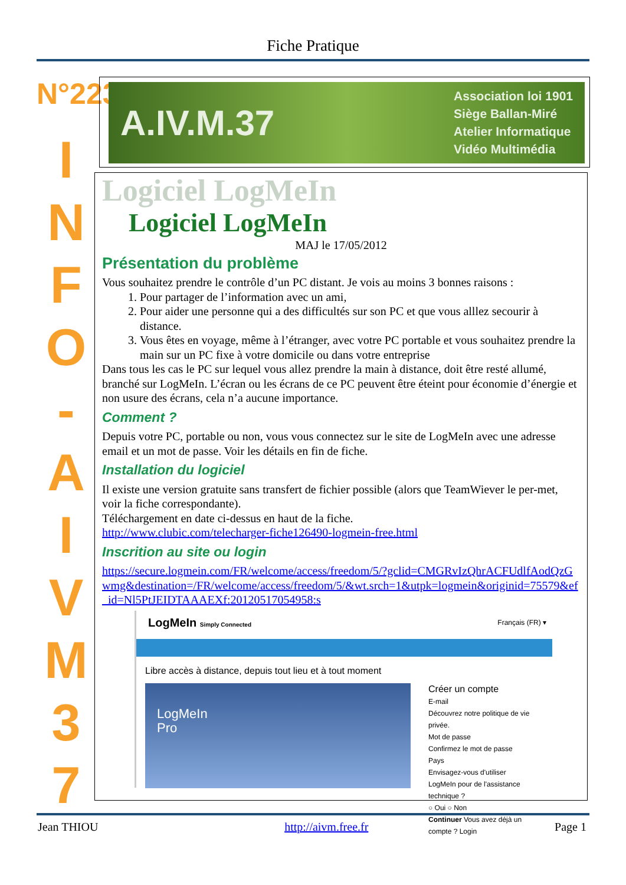Fiche Pratique
N°223
I
N
F
O
-
A
I
V
M
3
7
A.IV.M.37 Association loi 1901
Siège Ballan-Miré
Atelier Informatique
Vidéo Multimédia
Logiciel LogMeIn
Logiciel LogMeIn
MAJ le 17/05/2012
Présentation du problème
Vous souhaitez prendre le contrôle d’un PC distant. Je vois au moins 3 bonnes raisons :
1. Pour partager de l’information avec un ami,
2. Pour aider une personne qui a des difficultés sur son PC et que vous alllez secourir à distance.
3. Vous êtes en voyage, même à l’étranger, avec votre PC portable et vous souhaitez prendre la main sur un PC fixe à votre domicile ou dans votre entreprise
Dans tous les cas le PC sur lequel vous allez prendre la main à distance, doit être resté allumé, branché sur LogMeIn. L’écran ou les écrans de ce PC peuvent être éteint pour économie d’énergie et non usure des écrans, cela n’a aucune importance.
Comment ?
Depuis votre PC, portable ou non, vous vous connectez sur le site de LogMeIn avec une adresse email et un mot de passe. Voir les détails en fin de fiche.
Installation du logiciel
Il existe une version gratuite sans transfert de fichier possible (alors que TeamWiever le per-met, voir la fiche correspondante).
Téléchargement en date ci-dessus en haut de la fiche.
http://www.clubic.com/telecharger-fiche126490-logmein-free.html
Inscrition au site ou login
https://secure.logmein.com/FR/welcome/access/freedom/5/?gclid=CMGRvIzQhrACFUdlfAodQzGwmg&destination=/FR/welcome/access/freedom/5/&wt.srch=1&utpk=logmein&originid=75579&ef_id=Nl5PtJEIDTAAAEXf:20120517054958:s
LogMeIn Simply Connected Français (FR) ▾
Libre accès à distance, depuis tout lieu et à tout moment
LogMeIn
Pro
Créer un compte
E-mail
Découvrez notre politique de vie privée.
Mot de passe
Confirmez le mot de passe
Pays
Envisagez-vous d'utiliser LogMeIn pour de l'assistance technique ?
○ Oui ○ Non
Continuer Vous avez déjà un compte ? Login
Jean THIOU http://aivm.free.fr Page 1